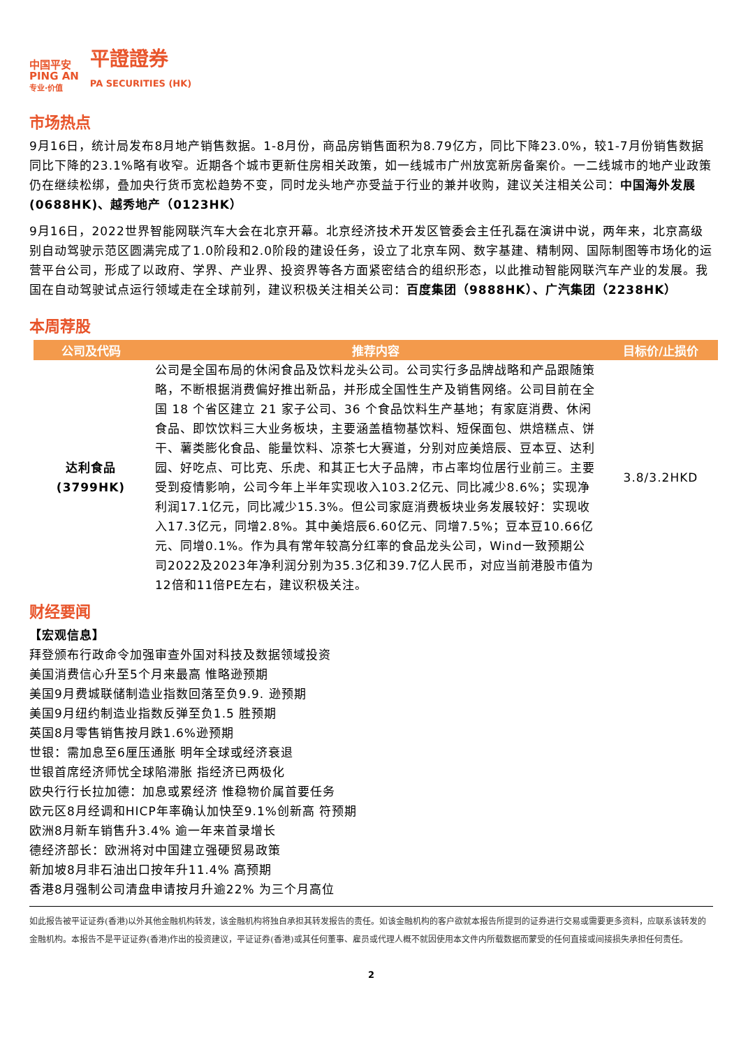中国平安
PING AN
专业·价值
平證證券
PA SECURITIES (HK)
市场热点
9月16日，统计局发布8月地产销售数据。1-8月份，商品房销售面积为8.79亿方，同比下降23.0%，较1-7月份销售数据同比下降的23.1%略有收窄。近期各个城市更新住房相关政策，如一线城市广州放宽新房备案价。一二线城市的地产业政策仍在继续松绑，叠加央行货币宽松趋势不变，同时龙头地产亦受益于行业的兼并收购，建议关注相关公司：中国海外发展(0688HK)、越秀地产（0123HK）
9月16日，2022世界智能网联汽车大会在北京开幕。北京经济技术开发区管委会主任孔磊在演讲中说，两年来，北京高级别自动驾驶示范区圆满完成了1.0阶段和2.0阶段的建设任务，设立了北京车网、数字基建、精制网、国际制图等市场化的运营平台公司，形成了以政府、学界、产业界、投资界等各方面紧密结合的组织形态，以此推动智能网联汽车产业的发展。我国在自动驾驶试点运行领域走在全球前列，建议积极关注相关公司：百度集团（9888HK）、广汽集团（2238HK）
本周荐股
| 公司及代码 | 推荐内容 | 目标价/止损价 |
| --- | --- | --- |
| 达利食品 (3799HK) | 公司是全国布局的休闲食品及饮料龙头公司。公司实行多品牌战略和产品跟随策略，不断根据消费偏好推出新品，并形成全国性生产及销售网络。公司目前在全国 18 个省区建立 21 家子公司、36 个食品饮料生产基地；有家庭消费、休闲食品、即饮饮料三大业务板块，主要涵盖植物基饮料、短保面包、烘焙糕点、饼干、薯类膨化食品、能量饮料、凉茶七大赛道，分别对应美焙辰、豆本豆、达利园、好吃点、可比克、乐虎、和其正七大子品牌，市占率均位居行业前三。主要受到疫情影响，公司今年上半年实现收入103.2亿元、同比减少8.6%；实现净利润17.1亿元，同比减少15.3%。但公司家庭消费板块业务发展较好：实现收入17.3亿元，同增2.8%。其中美焙辰6.60亿元、同增7.5%；豆本豆10.66亿元、同增0.1%。作为具有常年较高分红率的食品龙头公司，Wind一致预期公司2022及2023年净利润分别为35.3亿和39.7亿人民币，对应当前港股市值为12倍和11倍PE左右，建议积极关注。 | 3.8/3.2HKD |
财经要闻
【宏观信息】
拜登颁布行政命令加强审查外国对科技及数据领域投资
美国消费信心升至5个月来最高 惟略逊预期
美国9月费城联储制造业指数回落至负9.9. 逊预期
美国9月纽约制造业指数反弹至负1.5 胜预期
英国8月零售销售按月跌1.6%逊预期
世银：需加息至6厘压通胀 明年全球或经济衰退
世银首席经济师忧全球陷滞胀 指经济已两极化
欧央行行长拉加德：加息或累经济 惟稳物价属首要任务
欧元区8月经调和HICP年率确认加快至9.1%创新高 符预期
欧洲8月新车销售升3.4% 逾一年来首录增长
德经济部长：欧洲将对中国建立强硬贸易政策
新加坡8月非石油出口按年升11.4% 高预期
香港8月强制公司清盘申请按月升逾22% 为三个月高位
如此报告被平证证券(香港)以外其他金融机构转发，该金融机构将独自承担其转发报告的责任。如该金融机构的客户欲就本报告所提到的证券进行交易或需要更多资料，应联系该转发的金融机构。本报告不是平证证券(香港)作出的投资建议，平证证券(香港)或其任何董事、雇员或代理人概不就因使用本文件内所载数据而蒙受的任何直接或间接损失承担任何责任。
2